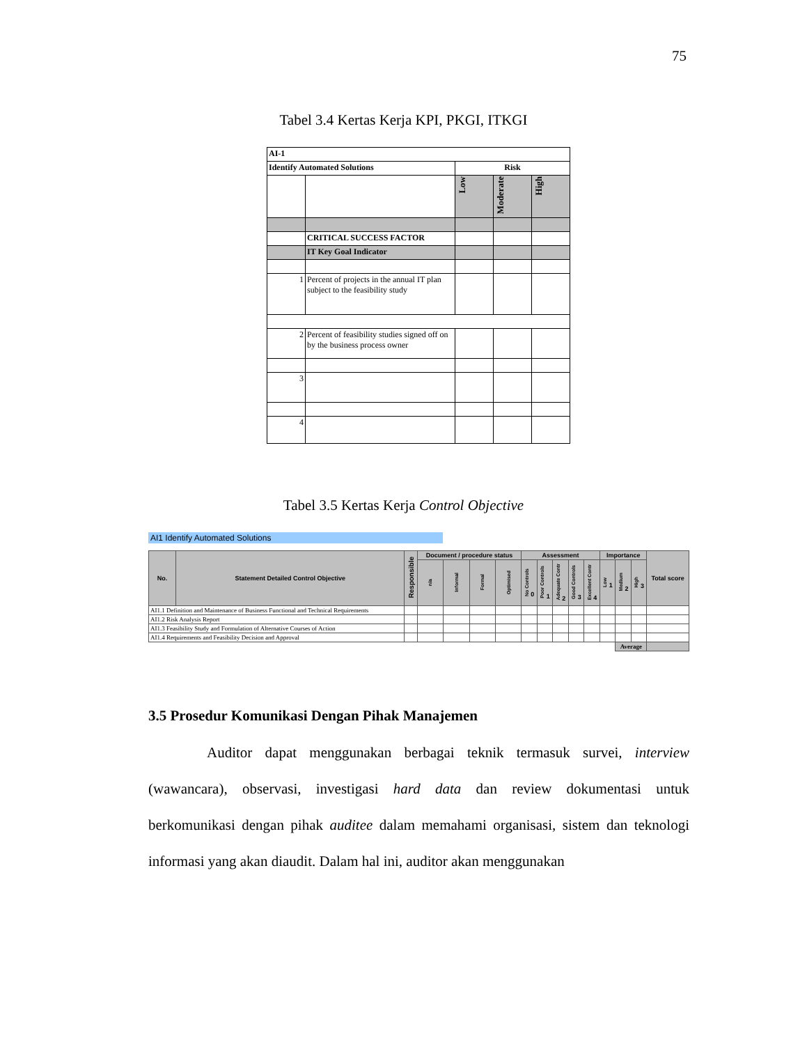75
Tabel 3.4 Kertas Kerja KPI, PKGI, ITKGI
| AI-1 | | | | |
| Identify Automated Solutions | | Risk | | |
| | | Low | Moderate | High |
| | CRITICAL SUCCESS FACTOR | | | |
| | IT Key Goal Indicator | | | |
| 1 | Percent of projects in the annual IT plan subject to the feasibility study | | | |
| 2 | Percent of feasibility studies signed off on by the business process owner | | | |
| 3 | | | | |
| 4 | | | | |
Tabel 3.5 Kertas Kerja Control Objective
AI1 Identify Automated Solutions
| No. | Statement Detailed Control Objective | Responsible | Document / procedure status | | | | Assessment | | | | | Importance | | | Total score |
| --- | --- | --- | --- | --- | --- | --- | --- | --- | --- | --- | --- | --- | --- | --- | --- |
| | | | n/a | Informal | Formal | Optimised | No Controls 0 | Poor Controls 1 | Adequate Contr 2 | Good Controls 3 | Excellent Contr 4 | Low 1 | Medium 2 | High 3 | |
| AI1.1 Definition and Maintenance of Business Functional and Technical Requirements | | | | | | | | | | | | | | | |
| AI1.2 Risk Analysis Report | | | | | | | | | | | | | | | |
| AI1.3 Feasibility Study and Formulation of Alternative Courses of Action | | | | | | | | | | | | | | | |
| AI1.4 Requirements and Feasibility Decision and Approval | | | | | | | | | | | | | | | |
| | | | | | | | | | | | | | Average | | |
3.5 Prosedur Komunikasi Dengan Pihak Manajemen
    Auditor dapat menggunakan berbagai teknik termasuk survei, interview (wawancara), observasi, investigasi hard data dan review dokumentasi untuk berkomunikasi dengan pihak auditee dalam memahami organisasi, sistem dan teknologi informasi yang akan diaudit. Dalam hal ini, auditor akan menggunakan